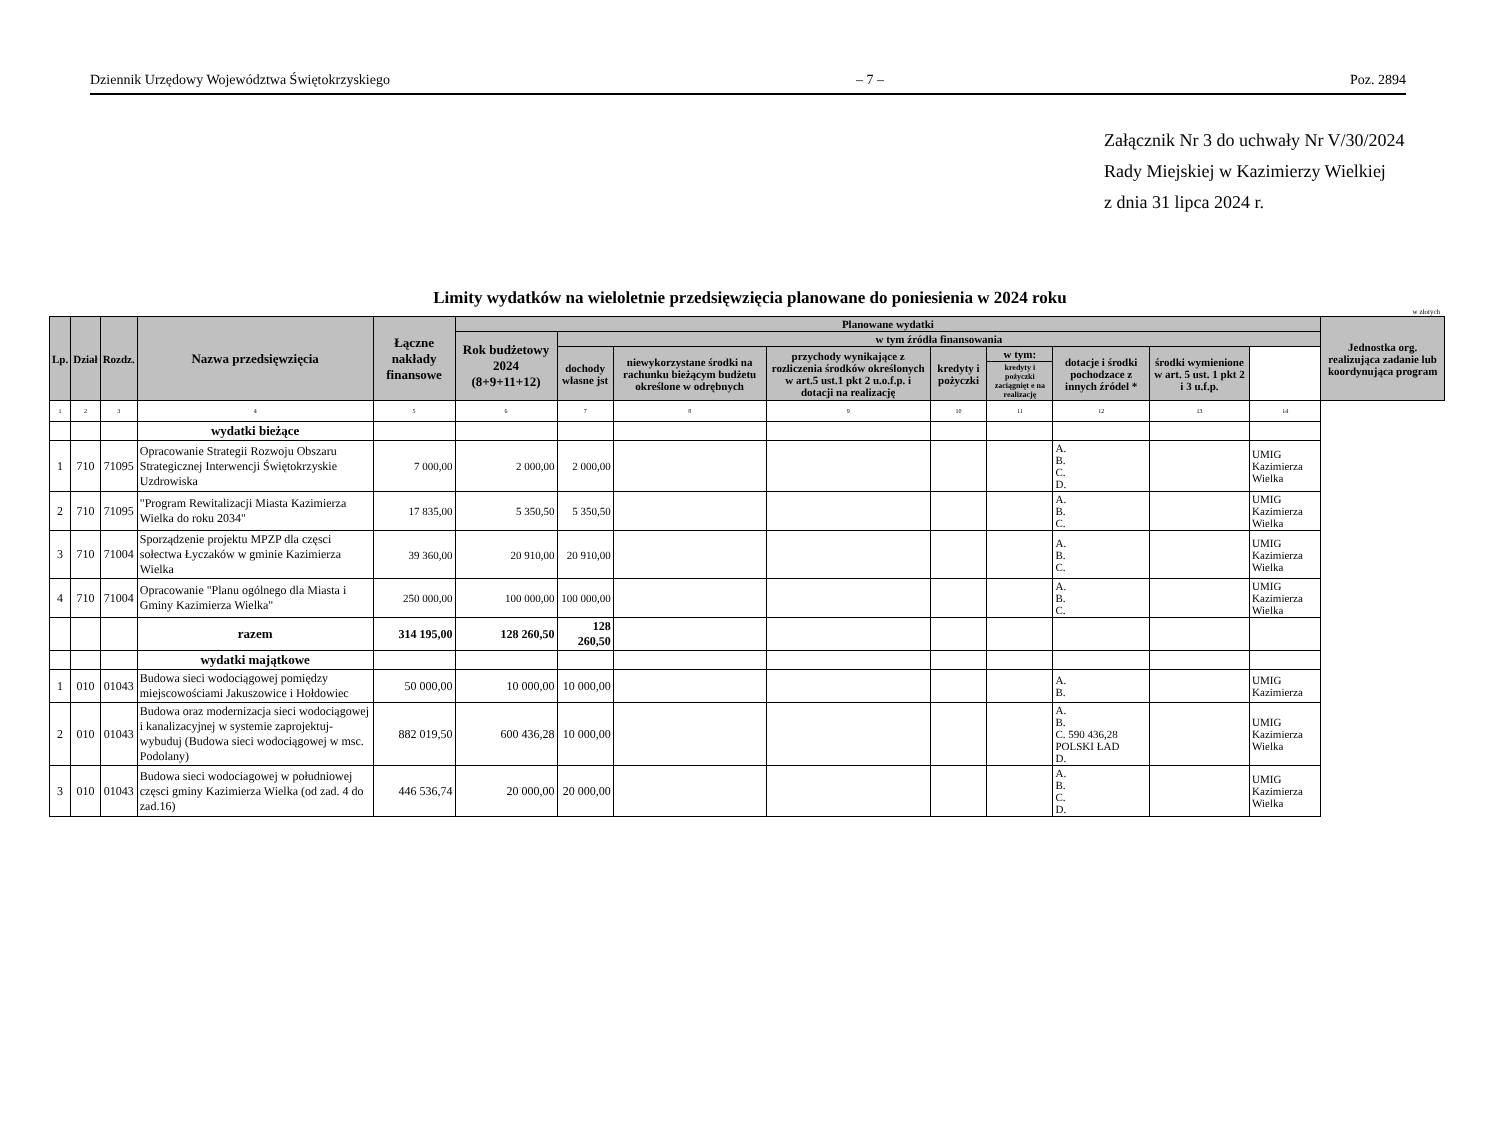Dziennik Urzędowy Województwa Świętokrzyskiego – 7 – Poz. 2894
Załącznik Nr 3 do uchwały Nr V/30/2024
Rady Miejskiej w Kazimierzy Wielkiej
z dnia 31 lipca 2024 r.
Limity wydatków na wieloletnie przedsięwzięcia planowane do poniesienia w 2024 roku
w złotych
| Lp. | Dział | Rozdz. | Nazwa przedsięwzięcia | Łączne nakłady finansowe | Planowane wydatki | | | | | | | | | Jednostka org. realizująca zadanie lub koordynująca program |
| --- | --- | --- | --- | --- | --- | --- | --- | --- | --- | --- | --- | --- | --- | --- |
| | | | | | Rok budżetowy 2024 (8+9+11+12) | w tym źródła finansowania | | | | | | | | |
| | | | | | | dochody własne jst | niewykorzystane środki na rachunku bieżącym budżetu określone w odrębnych | przychody wynikające z rozliczenia środków określonych w art.5 ust.1 pkt 2 u.o.f.p. i dotacji na realizację | kredyty i pożyczki | w tym: | dotacje i środki pochodzace z innych źródel * | środki wymienione w art. 5 ust. 1 pkt 2 i 3 u.f.p. | | |
| | | | | | | | | | | kredyty i pożyczki zaciągnięt e na realizację | | | | |
| 1 | 2 | 3 | 4 | 5 | 6 | 7 | 8 | 9 | 10 | 11 | 12 | 13 | 14 | |
| | | | wydatki bieżące | | | | | | | | | | | |
| 1 | 710 | 71095 | Opracowanie Strategii Rozwoju Obszaru Strategicznej Interwencji Świętokrzyskie Uzdrowiska | 7 000,00 | 2 000,00 | 2 000,00 | | | | | A. B. C. D. | | UMIG Kazimierza Wielka | |
| 2 | 710 | 71095 | "Program Rewitalizacji Miasta Kazimierza Wielka do roku 2034" | 17 835,00 | 5 350,50 | 5 350,50 | | | | | A. B. C. | | UMIG Kazimierza Wielka | |
| 3 | 710 | 71004 | Sporządzenie projektu MPZP dla częsci sołectwa Łyczaków w gminie Kazimierza Wielka | 39 360,00 | 20 910,00 | 20 910,00 | | | | | A. B. C. | | UMIG Kazimierza Wielka | |
| 4 | 710 | 71004 | Opracowanie "Planu ogólnego dla Miasta i Gminy Kazimierza Wielka" | 250 000,00 | 100 000,00 | 100 000,00 | | | | | A. B. C. | | UMIG Kazimierza Wielka | |
| | | | razem | 314 195,00 | 128 260,50 | 128 260,50 | | | | | | | | |
| | | | wydatki majątkowe | | | | | | | | | | | |
| 1 | 010 | 01043 | Budowa sieci wodociągowej pomiędzy miejscowościami Jakuszowice i Hołdowiec | 50 000,00 | 10 000,00 | 10 000,00 | | | | | A. B. | | UMIG Kazimierza | |
| 2 | 010 | 01043 | Budowa oraz modernizacja sieci wodociągowej i kanalizacyjnej w systemie zaprojektuj-wybuduj (Budowa sieci wodociągowej w msc. Podolany) | 882 019,50 | 600 436,28 | 10 000,00 | | | | | A. B. C. 590 436,28 POLSKI ŁAD D. | | UMIG Kazimierza Wielka | |
| 3 | 010 | 01043 | Budowa sieci wodociagowej w południowej częsci gminy Kazimierza Wielka (od zad. 4 do zad.16) | 446 536,74 | 20 000,00 | 20 000,00 | | | | | A. B. C. D. | | UMIG Kazimierza Wielka | |